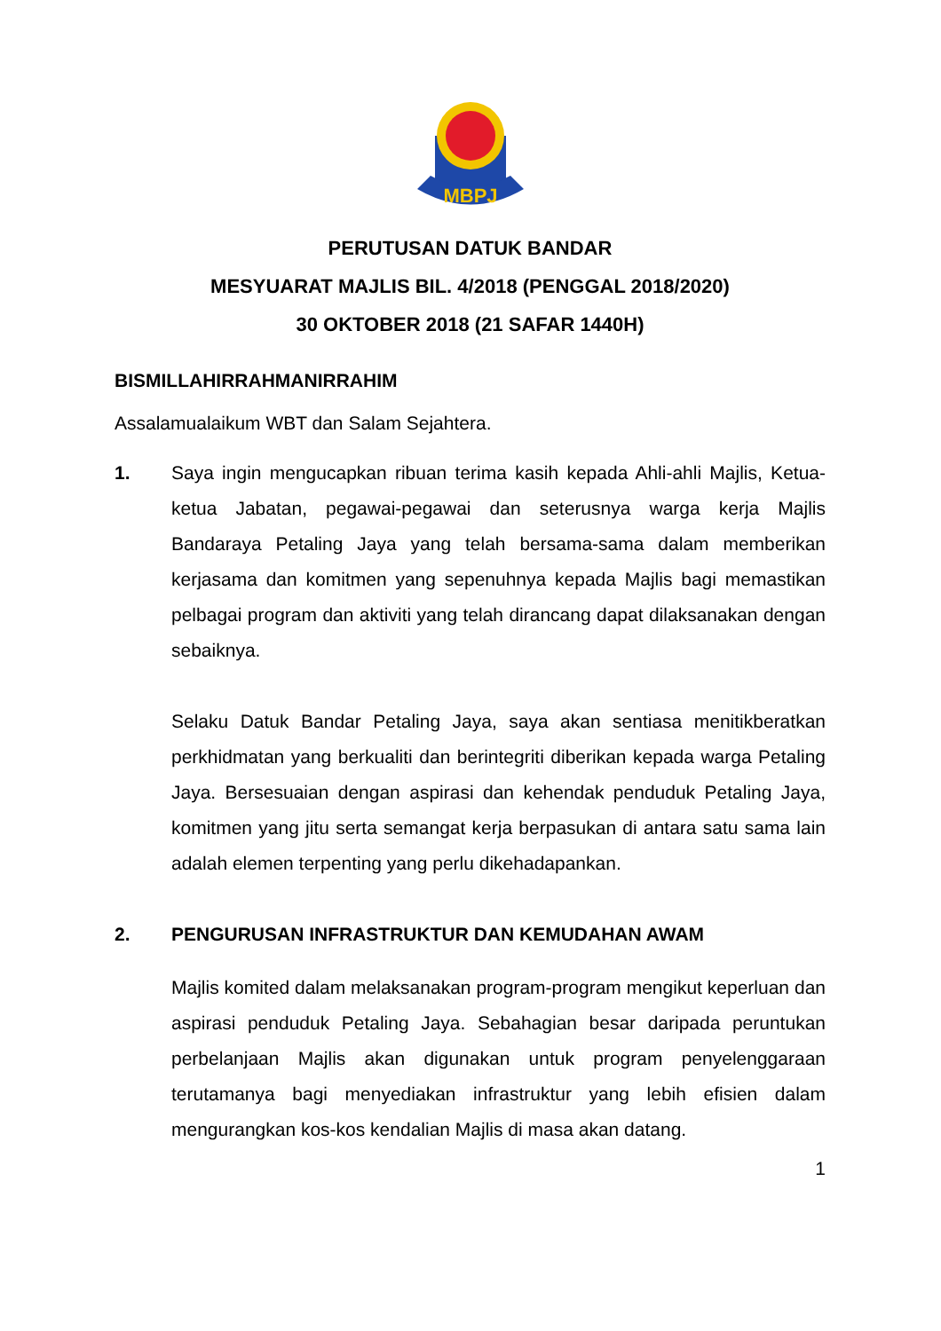MBPJ
PERUTUSAN DATUK BANDAR
MESYUARAT MAJLIS BIL. 4/2018 (PENGGAL 2018/2020)
30 OKTOBER 2018 (21 SAFAR 1440H)
BISMILLAHIRRAHMANIRRAHIM
Assalamualaikum WBT dan Salam Sejahtera.
1. Saya ingin mengucapkan ribuan terima kasih kepada Ahli-ahli Majlis, Ketua-ketua Jabatan, pegawai-pegawai dan seterusnya warga kerja Majlis Bandaraya Petaling Jaya yang telah bersama-sama dalam memberikan kerjasama dan komitmen yang sepenuhnya kepada Majlis bagi memastikan pelbagai program dan aktiviti yang telah dirancang dapat dilaksanakan dengan sebaiknya.
Selaku Datuk Bandar Petaling Jaya, saya akan sentiasa menitikberatkan perkhidmatan yang berkualiti dan berintegriti diberikan kepada warga Petaling Jaya. Bersesuaian dengan aspirasi dan kehendak penduduk Petaling Jaya, komitmen yang jitu serta semangat kerja berpasukan di antara satu sama lain adalah elemen terpenting yang perlu dikehadapankan.
2. PENGURUSAN INFRASTRUKTUR DAN KEMUDAHAN AWAM
Majlis komited dalam melaksanakan program-program mengikut keperluan dan aspirasi penduduk Petaling Jaya. Sebahagian besar daripada peruntukan perbelanjaan Majlis akan digunakan untuk program penyelenggaraan terutamanya bagi menyediakan infrastruktur yang lebih efisien dalam mengurangkan kos-kos kendalian Majlis di masa akan datang.
1